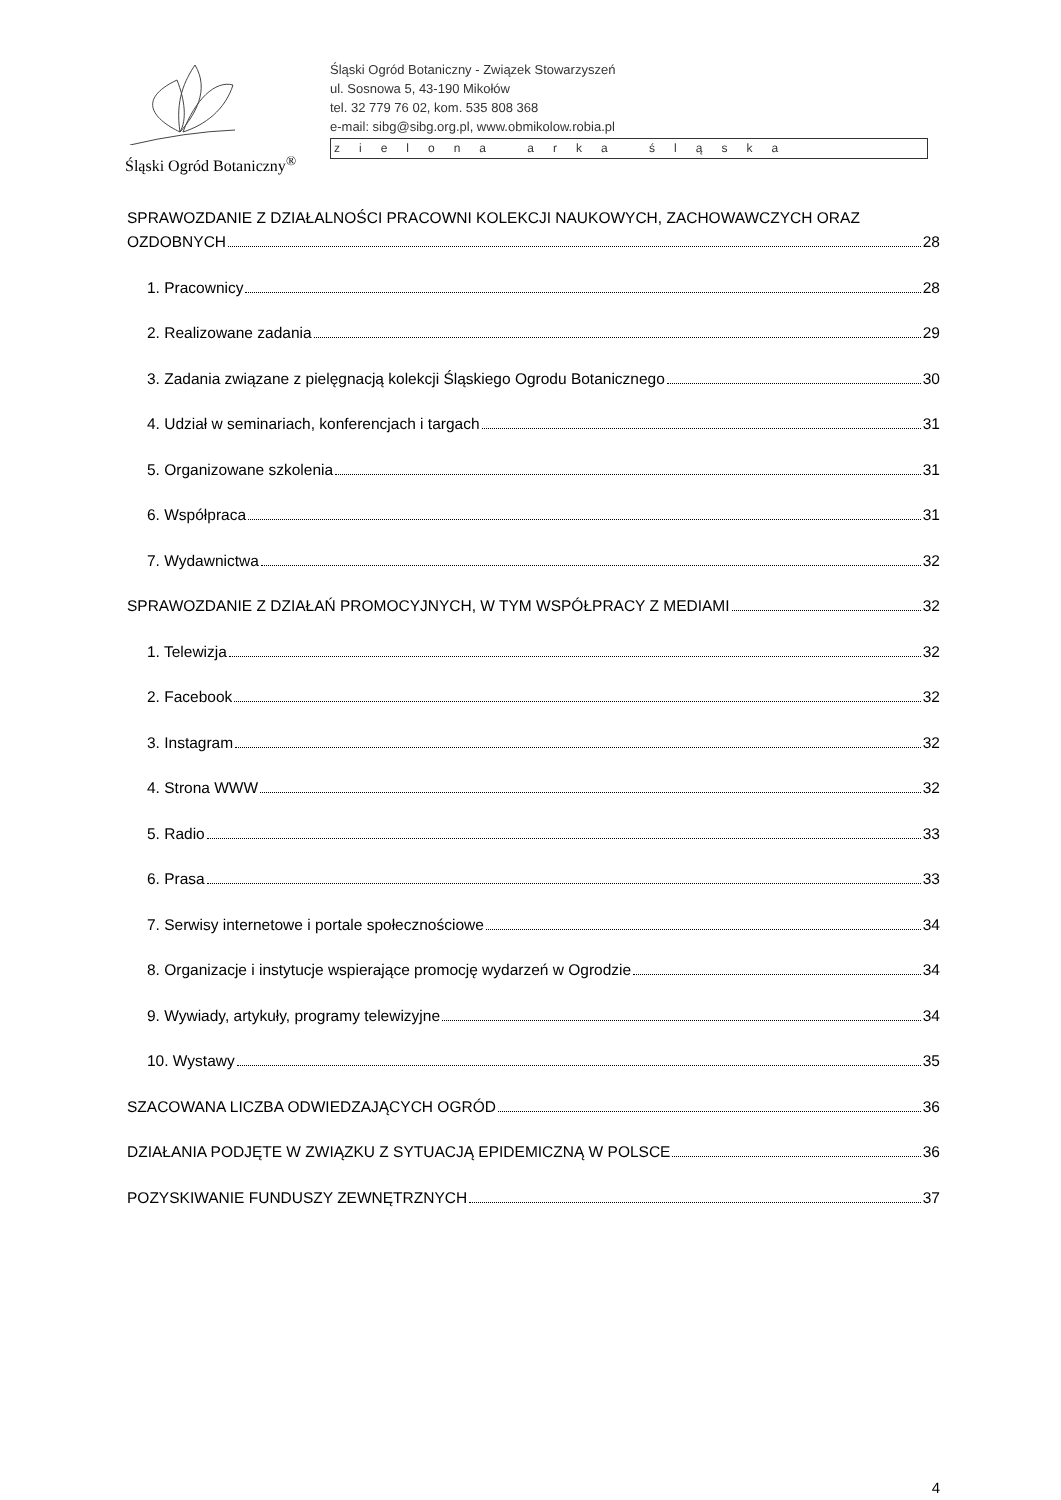Śląski Ogród Botaniczny<sup>®</sup>
Śląski Ogród Botaniczny - Związek Stowarzyszeń
ul. Sosnowa 5, 43-190 Mikołów
tel. 32 779 76 02, kom. 535 808 368
e-mail: sibg@sibg.org.pl, www.obmikolow.robia.pl
zielona arka śląska
SPRAWOZDANIE Z DZIAŁALNOŚCI PRACOWNI KOLEKCJI NAUKOWYCH, ZACHOWAWCZYCH ORAZ
OZDOBNYCH 28
1. Pracownicy 28
2. Realizowane zadania 29
3. Zadania związane z pielęgnacją kolekcji Śląskiego Ogrodu Botanicznego 30
4. Udział w seminariach, konferencjach i targach 31
5. Organizowane szkolenia 31
6. Współpraca 31
7. Wydawnictwa 32
SPRAWOZDANIE Z DZIAŁAŃ PROMOCYJNYCH, W TYM WSPÓŁPRACY Z MEDIAMI 32
1. Telewizja 32
2. Facebook 32
3. Instagram 32
4. Strona WWW 32
5. Radio 33
6. Prasa 33
7. Serwisy internetowe i portale społecznościowe 34
8. Organizacje i instytucje wspierające promocję wydarzeń w Ogrodzie 34
9. Wywiady, artykuły, programy telewizyjne 34
10. Wystawy 35
SZACOWANA LICZBA ODWIEDZAJĄCYCH OGRÓD 36
DZIAŁANIA PODJĘTE W ZWIĄZKU Z SYTUACJĄ EPIDEMICZNĄ W POLSCE 36
POZYSKIWANIE FUNDUSZY ZEWNĘTRZNYCH 37
4